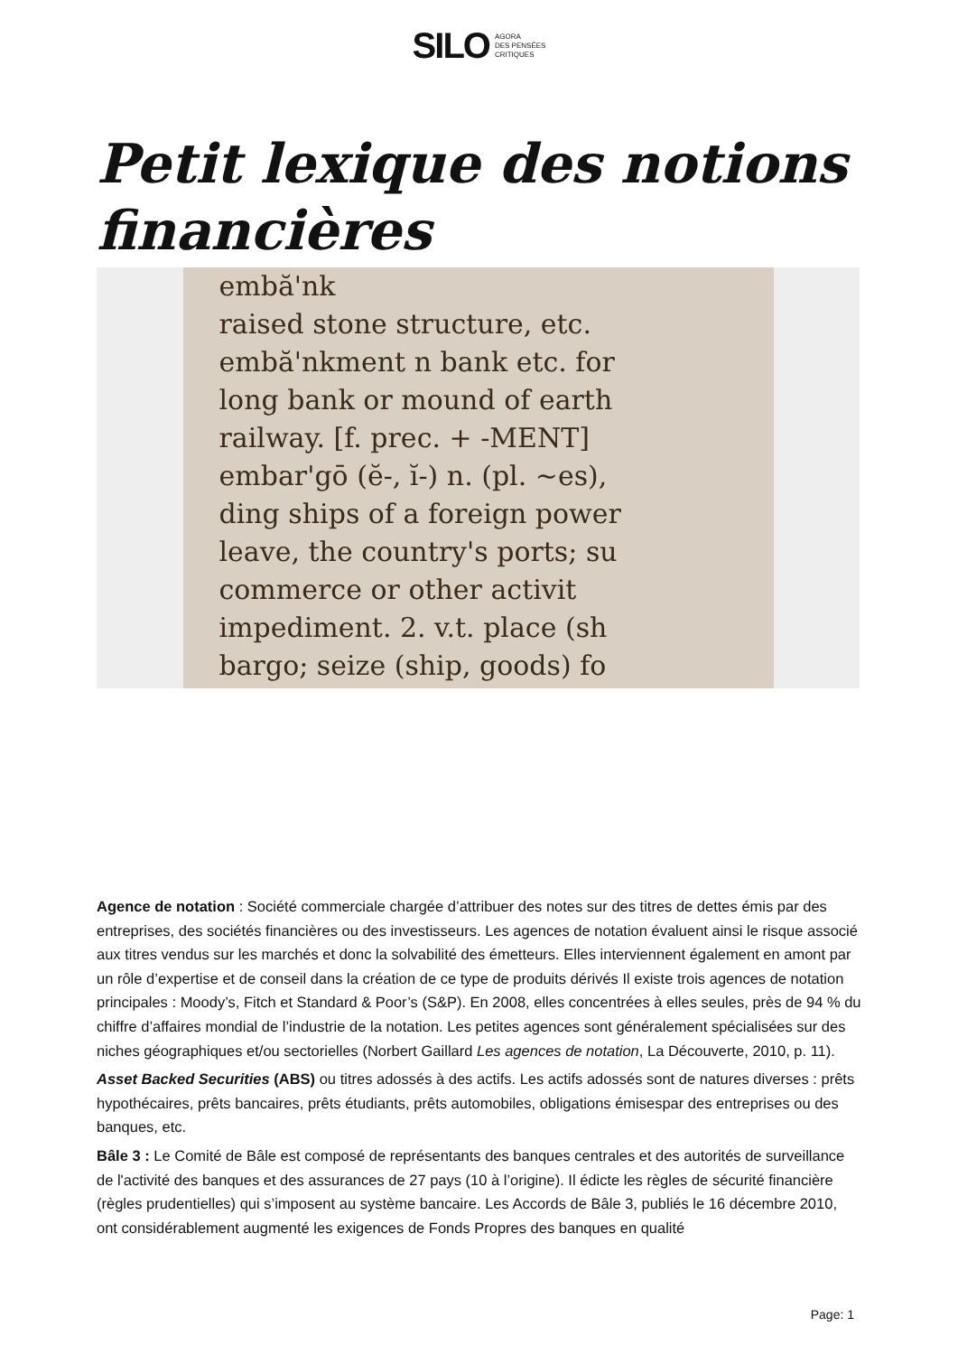SILO AGORA
DES PENSÉES
CRITIQUES
Petit lexique des notions financières
embă'nk
raised stone structure, etc.
embă'nkment n bank etc. for
long bank or mound of earth
railway. [f. prec. + -MENT]
embar'gō (ĕ-, ĭ-) n. (pl. ~es),
ding ships of a foreign power
leave, the country's ports; su
commerce or other activit
impediment. 2. v.t. place (sh
bargo; seize (ship, goods) fo
Agence de notation : Société commerciale chargée d’attribuer des notes sur des titres de dettes émis par des entreprises, des sociétés financières ou des investisseurs. Les agences de notation évaluent ainsi le risque associé aux titres vendus sur les marchés et donc la solvabilité des émetteurs. Elles interviennent également en amont par un rôle d’expertise et de conseil dans la création de ce type de produits dérivés Il existe trois agences de notation principales : Moody’s, Fitch et Standard & Poor’s (S&P). En 2008, elles concentrées à elles seules, près de 94 % du chiffre d’affaires mondial de l’industrie de la notation. Les petites agences sont généralement spécialisées sur des niches géographiques et/ou sectorielles (Norbert Gaillard Les agences de notation, La Découverte, 2010, p. 11).
Asset Backed Securities (ABS) ou titres adossés à des actifs. Les actifs adossés sont de natures diverses : prêts hypothécaires, prêts bancaires, prêts étudiants, prêts automobiles, obligations émisespar des entreprises ou des banques, etc.
Bâle 3 : Le Comité de Bâle est composé de représentants des banques centrales et des autorités de surveillance de l'activité des banques et des assurances de 27 pays (10 à l’origine). Il édicte les règles de sécurité financière (règles prudentielles) qui s’imposent au système bancaire. Les Accords de Bâle 3, publiés le 16 décembre 2010, ont considérablement augmenté les exigences de Fonds Propres des banques en qualité
Page: 1